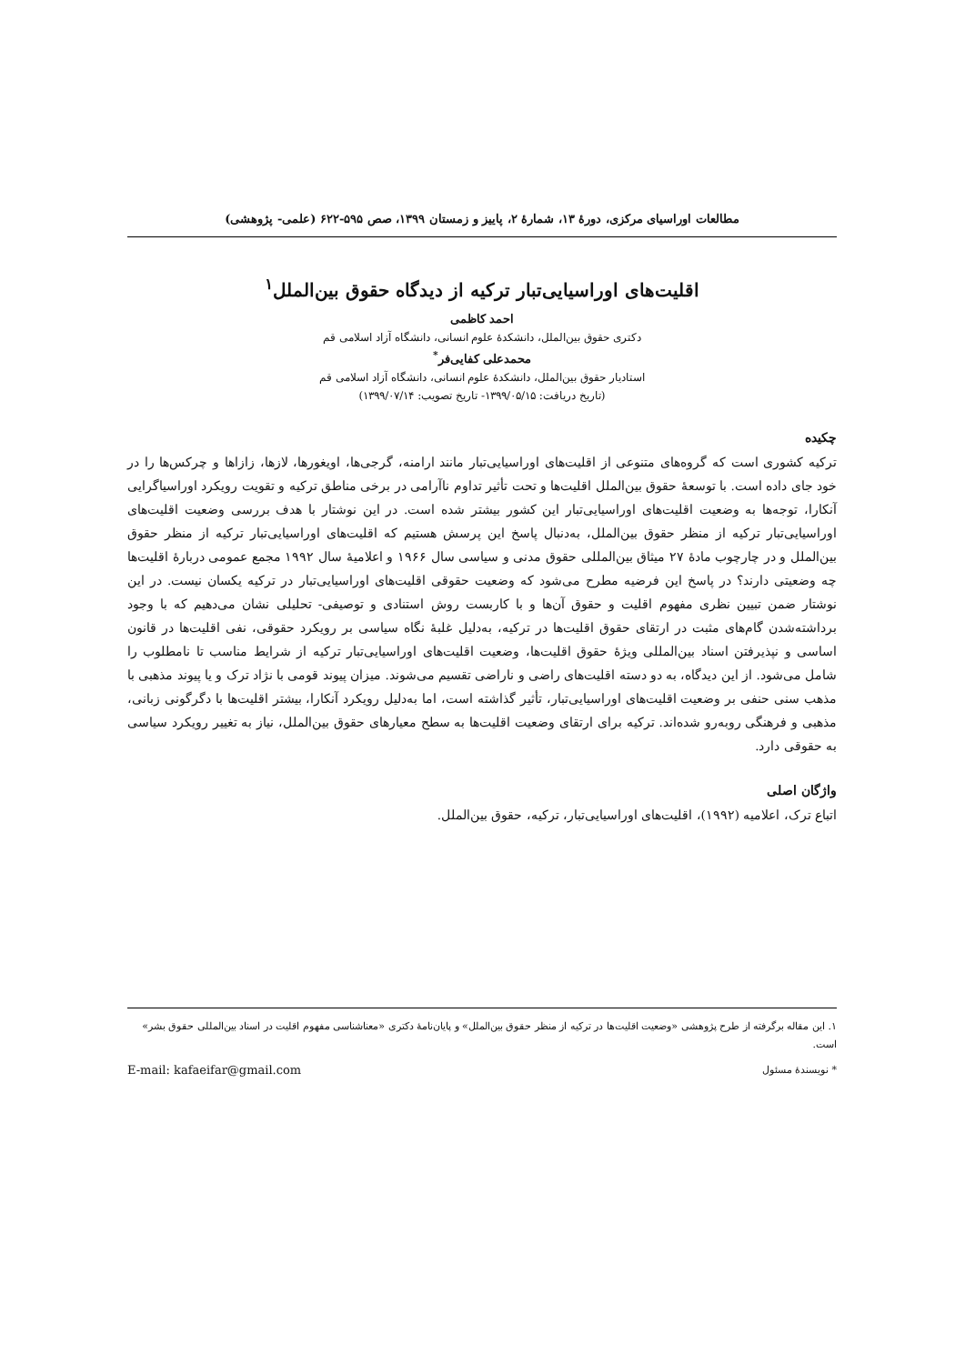مطالعات اوراسیای مرکزی، دورهٔ ۱۳، شمارهٔ ۲، پاییز و زمستان ۱۳۹۹، صص ۵۹۵-۶۲۲ (علمی- پژوهشی)
اقلیت‌های اوراسیایی‌تبار ترکیه از دیدگاه حقوق بین‌الملل<sup>۱</sup>
احمد کاظمی
دکتری حقوق بین‌الملل، دانشکدهٔ علوم انسانی، دانشگاه آزاد اسلامی قم
محمدعلی کفایی‌فر<sup>*</sup>
استادیار حقوق بین‌الملل، دانشکدهٔ علوم انسانی، دانشگاه آزاد اسلامی قم
(تاریخ دریافت: ۱۳۹۹/۰۵/۱۵- تاریخ تصویب: ۱۳۹۹/۰۷/۱۴)
چکیده
ترکیه کشوری است که گروه‌های متنوعی از اقلیت‌های اوراسیایی‌تبار مانند ارامنه، گرجی‌ها، اویغورها، لازها، زازاها و چرکس‌ها را در خود جای داده است. با توسعهٔ حقوق بین‌الملل اقلیت‌ها و تحت تأثیر تداوم ناآرامی در برخی مناطق ترکیه و تقویت رویکرد اوراسیاگرایی آنکارا، توجه‌ها به وضعیت اقلیت‌های اوراسیایی‌تبار این کشور بیشتر شده است. در این نوشتار با هدف بررسی وضعیت اقلیت‌های اوراسیایی‌تبار ترکیه از منظر حقوق بین‌الملل، به‌دنبال پاسخ این پرسش هستیم که اقلیت‌های اوراسیایی‌تبار ترکیه از منظر حقوق بین‌الملل و در چارچوب مادهٔ ۲۷ میثاق بین‌المللی حقوق مدنی و سیاسی سال ۱۹۶۶ و اعلامیهٔ سال ۱۹۹۲ مجمع عمومی دربارهٔ اقلیت‌ها چه وضعیتی دارند؟ در پاسخ این فرضیه مطرح می‌شود که وضعیت حقوقی اقلیت‌های اوراسیایی‌تبار در ترکیه یکسان نیست. در این نوشتار ضمن تبیین نظری مفهوم اقلیت و حقوق آن‌ها و با کاربست روش استنادی و توصیفی- تحلیلی نشان می‌دهیم که با وجود برداشته‌شدن گام‌های مثبت در ارتقای حقوق اقلیت‌ها در ترکیه، به‌دلیل غلبهٔ نگاه سیاسی بر رویکرد حقوقی، نفی اقلیت‌ها در قانون اساسی و نپذیرفتن اسناد بین‌المللی ویژهٔ حقوق اقلیت‌ها، وضعیت اقلیت‌های اوراسیایی‌تبار ترکیه از شرایط مناسب تا نامطلوب را شامل می‌شود. از این دیدگاه، به دو دسته اقلیت‌های راضی و ناراضی تقسیم می‌شوند. میزان پیوند قومی با نژاد ترک و یا پیوند مذهبی با مذهب سنی حنفی بر وضعیت اقلیت‌های اوراسیایی‌تبار، تأثیر گذاشته است، اما به‌دلیل رویکرد آنکارا، بیشتر اقلیت‌ها با دگرگونی زبانی، مذهبی و فرهنگی روبه‌رو شده‌اند. ترکیه برای ارتقای وضعیت اقلیت‌ها به سطح معیارهای حقوق بین‌الملل، نیاز به تغییر رویکرد سیاسی به حقوقی دارد.
واژگان اصلی
اتباع ترک، اعلامیه (۱۹۹۲)، اقلیت‌های اوراسیایی‌تبار، ترکیه، حقوق بین‌الملل.
۱. این مقاله برگرفته از طرح پژوهشی «وضعیت اقلیت‌ها در ترکیه از منظر حقوق بین‌الملل» و پایان‌نامهٔ دکتری «معناشناسی مفهوم اقلیت در اسناد بین‌المللی حقوق بشر» است.
* نویسندهٔ مسئول E-mail: kafaeifar@gmail.com